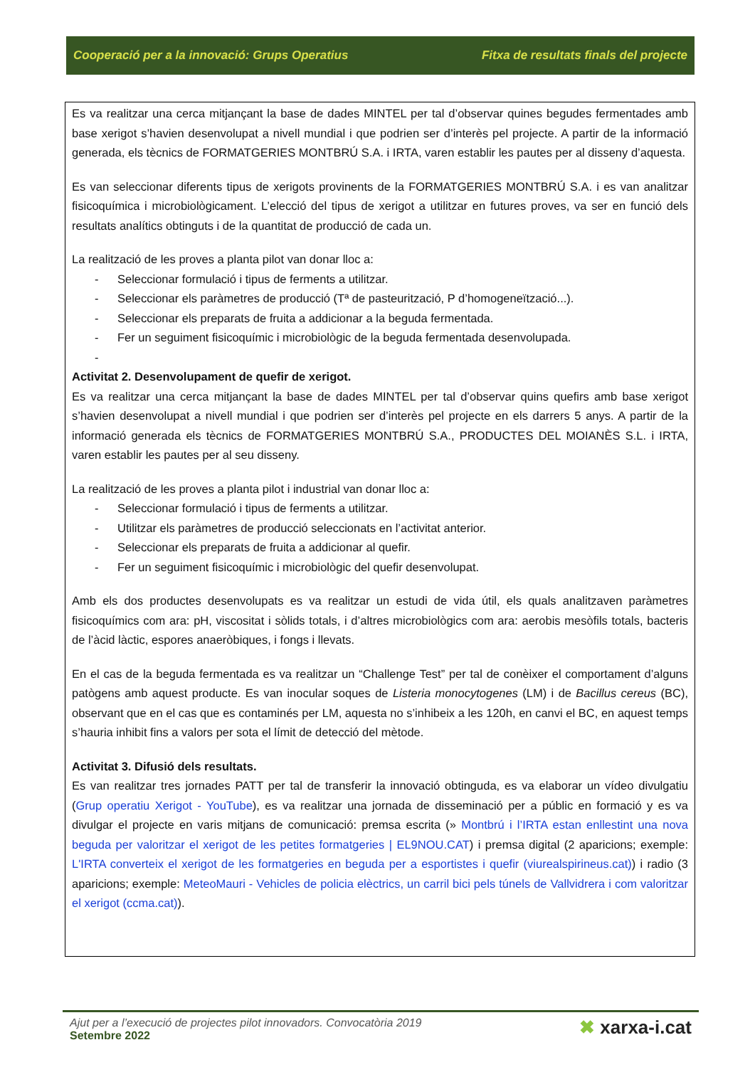Cooperació per a la innovació: Grups Operatius Fitxa de resultats finals del projecte
Es va realitzar una cerca mitjançant la base de dades MINTEL per tal d’observar quines begudes fermentades amb base xerigot s’havien desenvolupat a nivell mundial i que podrien ser d’interès pel projecte. A partir de la informació generada, els tècnics de FORMATGERIES MONTBRÚ S.A. i IRTA, varen establir les pautes per al disseny d’aquesta.
Es van seleccionar diferents tipus de xerigots provinents de la FORMATGERIES MONTBRÚ S.A. i es van analitzar fisicoquímica i microbiològicament. L’elecció del tipus de xerigot a utilitzar en futures proves, va ser en funció dels resultats analítics obtinguts i de la quantitat de producció de cada un.
La realització de les proves a planta pilot van donar lloc a:
- Seleccionar formulació i tipus de ferments a utilitzar.
- Seleccionar els paràmetres de producció (Tª de pasteurització, P d’homogeneïtzació...).
- Seleccionar els preparats de fruita a addicionar a la beguda fermentada.
- Fer un seguiment fisicoquímic i microbiològic de la beguda fermentada desenvolupada.
-
Activitat 2. Desenvolupament de quefir de xerigot.
Es va realitzar una cerca mitjançant la base de dades MINTEL per tal d’observar quins quefirs amb base xerigot s’havien desenvolupat a nivell mundial i que podrien ser d’interès pel projecte en els darrers 5 anys. A partir de la informació generada els tècnics de FORMATGERIES MONTBRÚ S.A., PRODUCTES DEL MOIANÈS S.L. i IRTA, varen establir les pautes per al seu disseny.
La realització de les proves a planta pilot i industrial van donar lloc a:
- Seleccionar formulació i tipus de ferments a utilitzar.
- Utilitzar els paràmetres de producció seleccionats en l’activitat anterior.
- Seleccionar els preparats de fruita a addicionar al quefir.
- Fer un seguiment fisicoquímic i microbiològic del quefir desenvolupat.
Amb els dos productes desenvolupats es va realitzar un estudi de vida útil, els quals analitzaven paràmetres fisicoquímics com ara: pH, viscositat i sòlids totals, i d’altres microbiològics com ara: aerobis mesòfils totals, bacteris de l’àcid làctic, espores anaeròbiques, i fongs i llevats.
En el cas de la beguda fermentada es va realitzar un “Challenge Test” per tal de conèixer el comportament d’alguns patògens amb aquest producte. Es van inocular soques de Listeria monocytogenes (LM) i de Bacillus cereus (BC), observant que en el cas que es contaminés per LM, aquesta no s’inhibeix a les 120h, en canvi el BC, en aquest temps s’hauria inhibit fins a valors per sota el límit de detecció del mètode.
Activitat 3. Difusió dels resultats.
Es van realitzar tres jornades PATT per tal de transferir la innovació obtinguda, es va elaborar un vídeo divulgatiu (Grup operatiu Xerigot - YouTube), es va realitzar una jornada de disseminació per a públic en formació y es va divulgar el projecte en varis mitjans de comunicació: premsa escrita (» Montbrú i l’IRTA estan enllestint una nova beguda per valoritzar el xerigot de les petites formatgeries | EL9NOU.CAT) i premsa digital (2 aparicions; exemple: L'IRTA converteix el xerigot de les formatgeries en beguda per a esportistes i quefir (viurealspirineus.cat)) i radio (3 aparicions; exemple: MeteoMauri - Vehicles de policia elèctrics, un carril bici pels túnels de Vallvidrera i com valoritzar el xerigot (ccma.cat)).
Ajut per a l’execució de projectes pilot innovadors. Convocatòria 2019
Setembre 2022
✖ xarxa-i.cat